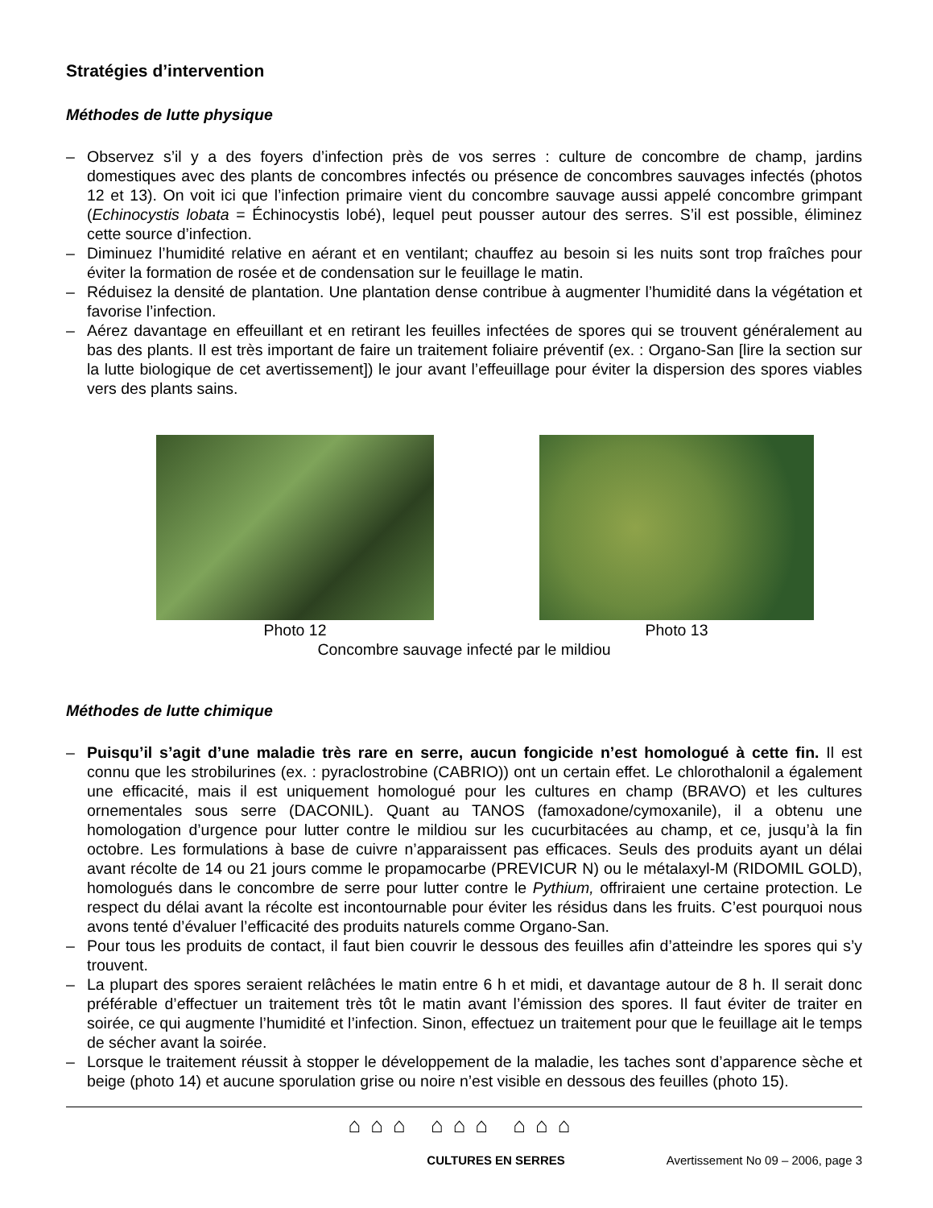Stratégies d’intervention
Méthodes de lutte physique
– Observez s’il y a des foyers d’infection près de vos serres : culture de concombre de champ, jardins domestiques avec des plants de concombres infectés ou présence de concombres sauvages infectés (photos 12 et 13). On voit ici que l’infection primaire vient du concombre sauvage aussi appelé concombre grimpant (Echinocystis lobata = Échinocystis lobé), lequel peut pousser autour des serres. S’il est possible, éliminez cette source d’infection.
– Diminuez l’humidité relative en aérant et en ventilant; chauffez au besoin si les nuits sont trop fraîches pour éviter la formation de rosée et de condensation sur le feuillage le matin.
– Réduisez la densité de plantation. Une plantation dense contribue à augmenter l’humidité dans la végétation et favorise l’infection.
– Aérez davantage en effeuillant et en retirant les feuilles infectées de spores qui se trouvent généralement au bas des plants. Il est très important de faire un traitement foliaire préventif (ex. : Organo-San [lire la section sur la lutte biologique de cet avertissement]) le jour avant l’effeuillage pour éviter la dispersion des spores viables vers des plants sains.
Photo 12 Photo 13
Concombre sauvage infecté par le mildiou
Méthodes de lutte chimique
– Puisqu’il s’agit d’une maladie très rare en serre, aucun fongicide n’est homologué à cette fin. Il est connu que les strobilurines (ex. : pyraclostrobine (CABRIO)) ont un certain effet. Le chlorothalonil a également une efficacité, mais il est uniquement homologué pour les cultures en champ (BRAVO) et les cultures ornementales sous serre (DACONIL). Quant au TANOS (famoxadone/cymoxanile), il a obtenu une homologation d’urgence pour lutter contre le mildiou sur les cucurbitacées au champ, et ce, jusqu’à la fin octobre. Les formulations à base de cuivre n’apparaissent pas efficaces. Seuls des produits ayant un délai avant récolte de 14 ou 21 jours comme le propamocarbe (PREVICUR N) ou le métalaxyl-M (RIDOMIL GOLD), homologués dans le concombre de serre pour lutter contre le Pythium, offriraient une certaine protection. Le respect du délai avant la récolte est incontournable pour éviter les résidus dans les fruits. C’est pourquoi nous avons tenté d’évaluer l’efficacité des produits naturels comme Organo-San.
– Pour tous les produits de contact, il faut bien couvrir le dessous des feuilles afin d’atteindre les spores qui s’y trouvent.
– La plupart des spores seraient relâchées le matin entre 6 h et midi, et davantage autour de 8 h. Il serait donc préférable d’effectuer un traitement très tôt le matin avant l’émission des spores. Il faut éviter de traiter en soirée, ce qui augmente l’humidité et l’infection. Sinon, effectuez un traitement pour que le feuillage ait le temps de sécher avant la soirée.
– Lorsque le traitement réussit à stopper le développement de la maladie, les taches sont d’apparence sèche et beige (photo 14) et aucune sporulation grise ou noire n’est visible en dessous des feuilles (photo 15).
⌂⌂⌂ ⌂⌂⌂ ⌂⌂⌂
CULTURES EN SERRES Avertissement No 09 – 2006, page 3